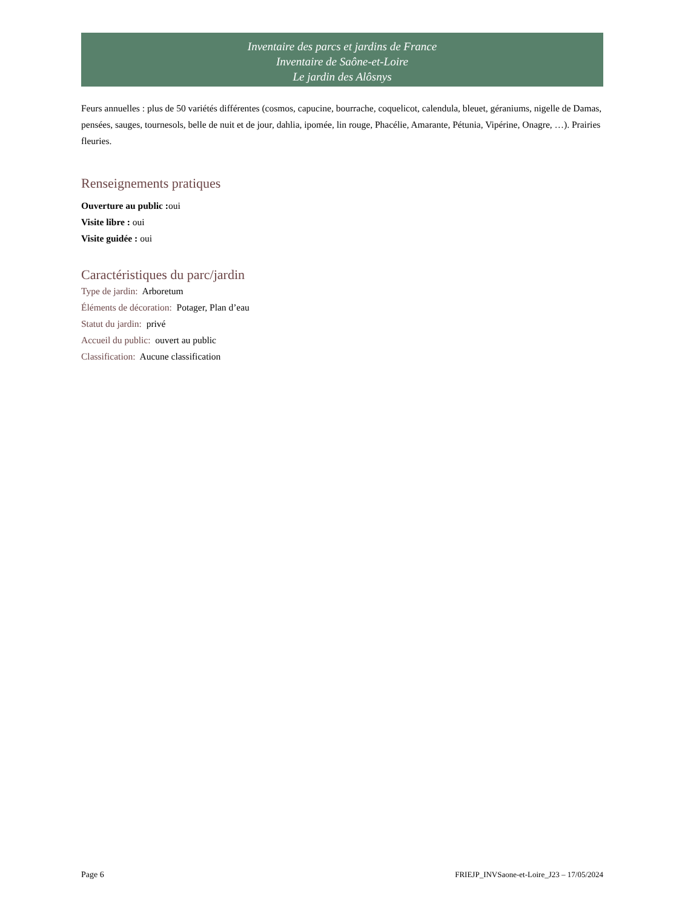Inventaire des parcs et jardins de France
Inventaire de Saône-et-Loire
Le jardin des Alôsnys
Feurs annuelles : plus de 50 variétés différentes (cosmos, capucine, bourrache, coquelicot, calendula, bleuet, géraniums, nigelle de Damas, pensées, sauges, tournesols, belle de nuit et de jour, dahlia, ipomée, lin rouge, Phacélie, Amarante, Pétunia, Vipérine, Onagre, …). Prairies fleuries.
Renseignements pratiques
Ouverture au public : oui
Visite libre : oui
Visite guidée : oui
Caractéristiques du parc/jardin
Type de jardin: Arboretum
Éléments de décoration: Potager, Plan d’eau
Statut du jardin: privé
Accueil du public: ouvert au public
Classification: Aucune classification
Page 6 FRIEJP_INVSaone-et-Loire_J23 – 17/05/2024